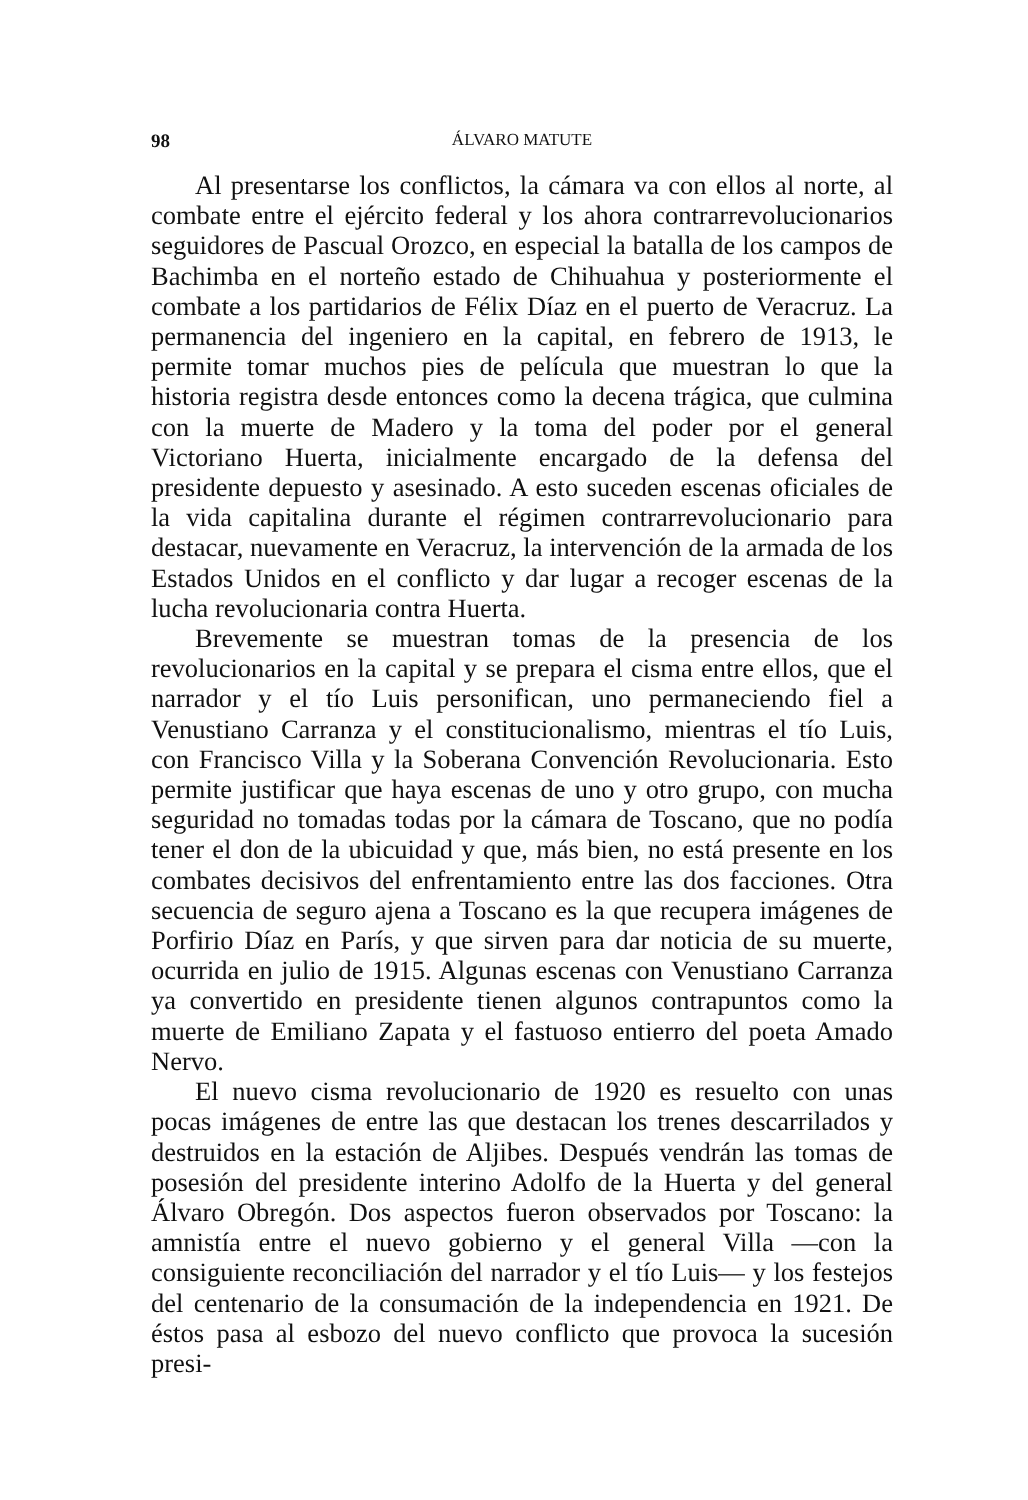98 ÁLVARO MATUTE
Al presentarse los conflictos, la cámara va con ellos al norte, al combate entre el ejército federal y los ahora contrarrevolucionarios seguidores de Pascual Orozco, en especial la batalla de los campos de Bachimba en el norteño estado de Chihuahua y posteriormente el combate a los partidarios de Félix Díaz en el puerto de Veracruz. La permanencia del ingeniero en la capital, en febrero de 1913, le permite tomar muchos pies de película que muestran lo que la historia registra desde entonces como la decena trágica, que culmina con la muerte de Madero y la toma del poder por el general Victoriano Huerta, inicialmente encargado de la defensa del presidente depuesto y asesinado. A esto suceden escenas oficiales de la vida capitalina durante el régimen contrarrevolucionario para destacar, nuevamente en Veracruz, la intervención de la armada de los Estados Unidos en el conflicto y dar lugar a recoger escenas de la lucha revolucionaria contra Huerta.
Brevemente se muestran tomas de la presencia de los revolucionarios en la capital y se prepara el cisma entre ellos, que el narrador y el tío Luis personifican, uno permaneciendo fiel a Venustiano Carranza y el constitucionalismo, mientras el tío Luis, con Francisco Villa y la Soberana Convención Revolucionaria. Esto permite justificar que haya escenas de uno y otro grupo, con mucha seguridad no tomadas todas por la cámara de Toscano, que no podía tener el don de la ubicuidad y que, más bien, no está presente en los combates decisivos del enfrentamiento entre las dos facciones. Otra secuencia de seguro ajena a Toscano es la que recupera imágenes de Porfirio Díaz en París, y que sirven para dar noticia de su muerte, ocurrida en julio de 1915. Algunas escenas con Venustiano Carranza ya convertido en presidente tienen algunos contrapuntos como la muerte de Emiliano Zapata y el fastuoso entierro del poeta Amado Nervo.
El nuevo cisma revolucionario de 1920 es resuelto con unas pocas imágenes de entre las que destacan los trenes descarrilados y destruidos en la estación de Aljibes. Después vendrán las tomas de posesión del presidente interino Adolfo de la Huerta y del general Álvaro Obregón. Dos aspectos fueron observados por Toscano: la amnistía entre el nuevo gobierno y el general Villa —con la consiguiente reconciliación del narrador y el tío Luis— y los festejos del centenario de la consumación de la independencia en 1921. De éstos pasa al esbozo del nuevo conflicto que provoca la sucesión presi-